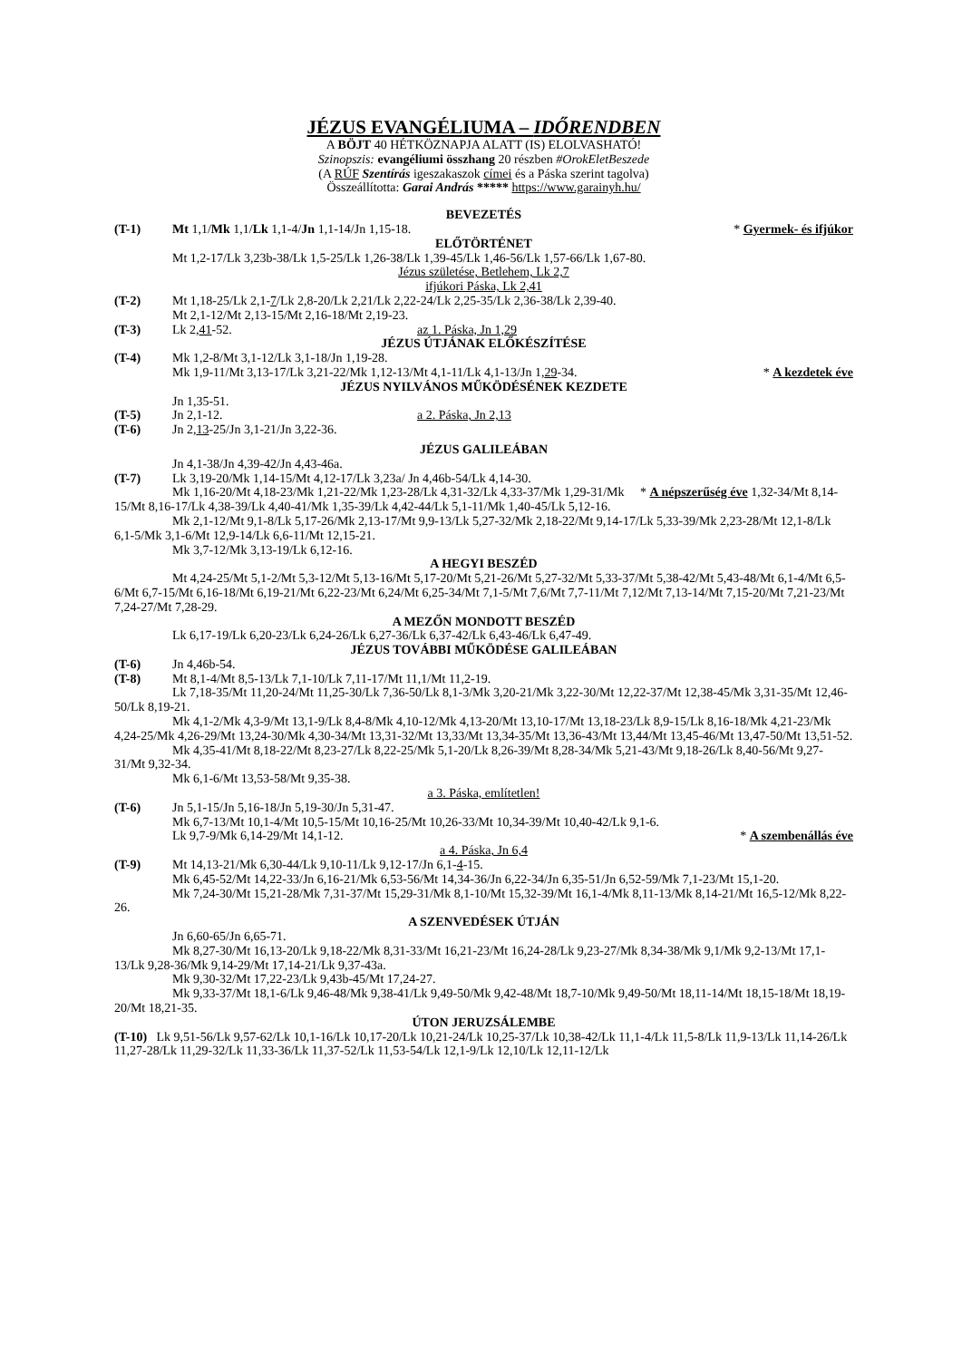JÉZUS EVANGÉLIUMA – IDŐRENDBEN
A BÖJT 40 HÉTKÖZNAPJA ALATT (IS) ELOLVASHATÓ!
Szinopszis: evangéliumi összhang 20 részben #OrokEletBeszede
(A RÚF Szentírás igeszakaszok címei és a Páska szerint tagolva)
Összeállította: Garai András ***** https://www.garainyh.hu/
BEVEZETÉS
(T-1) Mt 1,1/Mk 1,1/Lk 1,1-4/Jn 1,1-14/Jn 1,15-18. * Gyermek- és ifjúkor
ELŐTÖRTÉNET
Mt 1,2-17/Lk 3,23b-38/Lk 1,5-25/Lk 1,26-38/Lk 1,39-45/Lk 1,46-56/Lk 1,57-66/Lk 1,67-80.
Jézus születése, Betlehem, Lk 2,7
ifjúkori Páska, Lk 2,41
(T-2) Mt 1,18-25/Lk 2,1-7/Lk 2,8-20/Lk 2,21/Lk 2,22-24/Lk 2,25-35/Lk 2,36-38/Lk 2,39-40.
Mt 2,1-12/Mt 2,13-15/Mt 2,16-18/Mt 2,19-23.
(T-3) Lk 2,41-52. az 1. Páska, Jn 1,29
JÉZUS ÚTJÁNAK ELŐKÉSZÍTÉSE
(T-4) Mk 1,2-8/Mt 3,1-12/Lk 3,1-18/Jn 1,19-28.
Mk 1,9-11/Mt 3,13-17/Lk 3,21-22/Mk 1,12-13/Mt 4,1-11/Lk 4,1-13/Jn 1,29-34. * A kezdetek éve
JÉZUS NYILVÁNOS MŰKÖDÉSÉNEK KEZDETE
Jn 1,35-51.
(T-5) Jn 2,1-12. a 2. Páska, Jn 2,13
(T-6) Jn 2,13-25/Jn 3,1-21/Jn 3,22-36.
JÉZUS GALILEÁBAN
Jn 4,1-38/Jn 4,39-42/Jn 4,43-46a.
(T-7) Lk 3,19-20/Mk 1,14-15/Mt 4,12-17/Lk 3,23a/ Jn 4,46b-54/Lk 4,14-30.
Mk 1,16-20/Mt 4,18-23/Mk 1,21-22/Mk 1,23-28/Lk 4,31-32/Lk 4,33-37/Mk 1,29-31/Mk * A népszerűség éve 1,32-34/Mt 8,14-15/Mt 8,16-17/Lk 4,38-39/Lk 4,40-41/Mk 1,35-39/Lk 4,42-44/Lk 5,1-11/Mk 1,40-45/Lk 5,12-16.
Mk 2,1-12/Mt 9,1-8/Lk 5,17-26/Mk 2,13-17/Mt 9,9-13/Lk 5,27-32/Mk 2,18-22/Mt 9,14-17/Lk 5,33-39/Mk 2,23-28/Mt 12,1-8/Lk 6,1-5/Mk 3,1-6/Mt 12,9-14/Lk 6,6-11/Mt 12,15-21.
Mk 3,7-12/Mk 3,13-19/Lk 6,12-16.
A HEGYI BESZÉD
Mt 4,24-25/Mt 5,1-2/Mt 5,3-12/Mt 5,13-16/Mt 5,17-20/Mt 5,21-26/Mt 5,27-32/Mt 5,33-37/Mt 5,38-42/Mt 5,43-48/Mt 6,1-4/Mt 6,5-6/Mt 6,7-15/Mt 6,16-18/Mt 6,19-21/Mt 6,22-23/Mt 6,24/Mt 6,25-34/Mt 7,1-5/Mt 7,6/Mt 7,7-11/Mt 7,12/Mt 7,13-14/Mt 7,15-20/Mt 7,21-23/Mt 7,24-27/Mt 7,28-29.
A MEZŐN MONDOTT BESZÉD
Lk 6,17-19/Lk 6,20-23/Lk 6,24-26/Lk 6,27-36/Lk 6,37-42/Lk 6,43-46/Lk 6,47-49.
JÉZUS TOVÁBBI MŰKÖDÉSE GALILEÁBAN
(T-6) Jn 4,46b-54.
(T-8) Mt 8,1-4/Mt 8,5-13/Lk 7,1-10/Lk 7,11-17/Mt 11,1/Mt 11,2-19.
Lk 7,18-35/Mt 11,20-24/Mt 11,25-30/Lk 7,36-50/Lk 8,1-3/Mk 3,20-21/Mk 3,22-30/Mt 12,22-37/Mt 12,38-45/Mk 3,31-35/Mt 12,46-50/Lk 8,19-21.
Mk 4,1-2/Mk 4,3-9/Mt 13,1-9/Lk 8,4-8/Mk 4,10-12/Mk 4,13-20/Mt 13,10-17/Mt 13,18-23/Lk 8,9-15/Lk 8,16-18/Mk 4,21-23/Mk 4,24-25/Mk 4,26-29/Mt 13,24-30/Mk 4,30-34/Mt 13,31-32/Mt 13,33/Mt 13,34-35/Mt 13,36-43/Mt 13,44/Mt 13,45-46/Mt 13,47-50/Mt 13,51-52.
Mk 4,35-41/Mt 8,18-22/Mt 8,23-27/Lk 8,22-25/Mk 5,1-20/Lk 8,26-39/Mt 8,28-34/Mk 5,21-43/Mt 9,18-26/Lk 8,40-56/Mt 9,27-31/Mt 9,32-34.
Mk 6,1-6/Mt 13,53-58/Mt 9,35-38.
a 3. Páska, említetlen!
(T-6) Jn 5,1-15/Jn 5,16-18/Jn 5,19-30/Jn 5,31-47.
Mk 6,7-13/Mt 10,1-4/Mt 10,5-15/Mt 10,16-25/Mt 10,26-33/Mt 10,34-39/Mt 10,40-42/Lk 9,1-6.
Lk 9,7-9/Mk 6,14-29/Mt 14,1-12. * A szembenállás éve
a 4. Páska, Jn 6,4
(T-9) Mt 14,13-21/Mk 6,30-44/Lk 9,10-11/Lk 9,12-17/Jn 6,1-4-15.
Mk 6,45-52/Mt 14,22-33/Jn 6,16-21/Mk 6,53-56/Mt 14,34-36/Jn 6,22-34/Jn 6,35-51/Jn 6,52-59/Mk 7,1-23/Mt 15,1-20.
Mk 7,24-30/Mt 15,21-28/Mk 7,31-37/Mt 15,29-31/Mk 8,1-10/Mt 15,32-39/Mt 16,1-4/Mk 8,11-13/Mk 8,14-21/Mt 16,5-12/Mk 8,22-26.
A SZENVEDÉSEK ÚTJÁN
Jn 6,60-65/Jn 6,65-71.
Mk 8,27-30/Mt 16,13-20/Lk 9,18-22/Mk 8,31-33/Mt 16,21-23/Mt 16,24-28/Lk 9,23-27/Mk 8,34-38/Mk 9,1/Mk 9,2-13/Mt 17,1-13/Lk 9,28-36/Mk 9,14-29/Mt 17,14-21/Lk 9,37-43a.
Mk 9,30-32/Mt 17,22-23/Lk 9,43b-45/Mt 17,24-27.
Mk 9,33-37/Mt 18,1-6/Lk 9,46-48/Mk 9,38-41/Lk 9,49-50/Mk 9,42-48/Mt 18,7-10/Mk 9,49-50/Mt 18,11-14/Mt 18,15-18/Mt 18,19-20/Mt 18,21-35.
ÚTON JERUZSÁLEMBE
(T-10) Lk 9,51-56/Lk 9,57-62/Lk 10,1-16/Lk 10,17-20/Lk 10,21-24/Lk 10,25-37/Lk 10,38-42/Lk 11,1-4/Lk 11,5-8/Lk 11,9-13/Lk 11,14-26/Lk 11,27-28/Lk 11,29-32/Lk 11,33-36/Lk 11,37-52/Lk 11,53-54/Lk 12,1-9/Lk 12,10/Lk 12,11-12/Lk